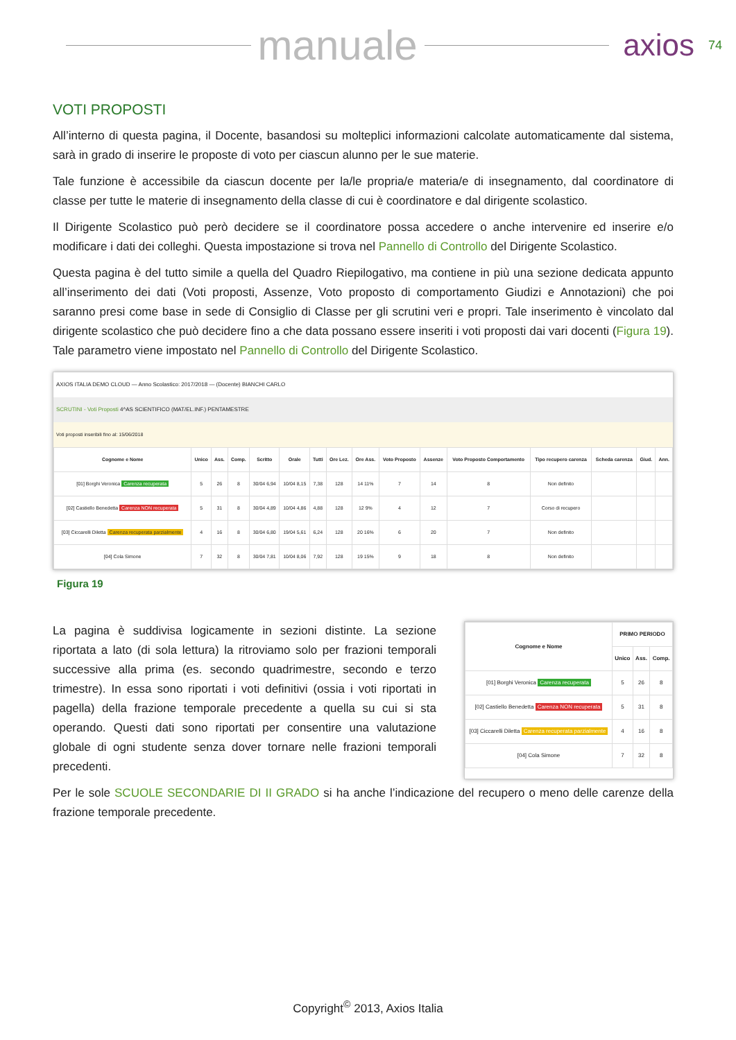manuale
axios 74
VOTI PROPOSTI
All’interno di questa pagina, il Docente, basandosi su molteplici informazioni calcolate automaticamente dal sistema, sarà in grado di inserire le proposte di voto per ciascun alunno per le sue materie.
Tale funzione è accessibile da ciascun docente per la/le propria/e materia/e di insegnamento, dal coordinatore di classe per tutte le materie di insegnamento della classe di cui è coordinatore e dal dirigente scolastico.
Il Dirigente Scolastico può però decidere se il coordinatore possa accedere o anche intervenire ed inserire e/o modificare i dati dei colleghi. Questa impostazione si trova nel Pannello di Controllo del Dirigente Scolastico.
Questa pagina è del tutto simile a quella del Quadro Riepilogativo, ma contiene in più una sezione dedicata appunto all’inserimento dei dati (Voti proposti, Assenze, Voto proposto di comportamento Giudizi e Annotazioni) che poi saranno presi come base in sede di Consiglio di Classe per gli scrutini veri e propri. Tale inserimento è vincolato dal dirigente scolastico che può decidere fino a che data possano essere inseriti i voti proposti dai vari docenti (Figura 19). Tale parametro viene impostato nel Pannello di Controllo del Dirigente Scolastico.
AXIOS ITALIA DEMO CLOUD — Anno Scolastico: 2017/2018 — (Docente) BIANCHI CARLO
SCRUTINI - Voti Proposti 4^AS SCIENTIFICO (MAT/EL.INF.) PENTAMESTRE
Voti proposti inseribili fino al: 15/06/2018
| Cognome e Nome | Unico | Ass. | Comp. | Scritto | Orale | Tutti | Ore Lez. | Ore Ass. | Voto Proposto | Assenze | Voto Proposto Comportamento | Tipo recupero carenza | Scheda carenza | Giud. | Ann. |
| --- | --- | --- | --- | --- | --- | --- | --- | --- | --- | --- | --- | --- | --- | --- | --- |
| [01] Borghi Veronica Carenza recuperata | 5 | 26 | 8 | 30/04 6,94 | 10/04 8,15 | 7,38 | 128 | 14 11% | 7 | 14 | 8 | Non definito | | | |
| [02] Castiello Benedetta Carenza NON recuperata | 5 | 31 | 8 | 30/04 4,89 | 10/04 4,86 | 4,88 | 128 | 12 9% | 4 | 12 | 7 | Corso di recupero | | | |
| [03] Ciccarelli Diletta Carenza recuperata parzialmente | 4 | 16 | 8 | 30/04 6,80 | 19/04 5,61 | 6,24 | 128 | 20 16% | 6 | 20 | 7 | Non definito | | | |
| [04] Cola Simone | 7 | 32 | 8 | 30/04 7,81 | 10/04 8,06 | 7,92 | 128 | 19 15% | 9 | 18 | 8 | Non definito | | | |
Figura 19
La pagina è suddivisa logicamente in sezioni distinte. La sezione riportata a lato (di sola lettura) la ritroviamo solo per frazioni temporali successive alla prima (es. secondo quadrimestre, secondo e terzo trimestre). In essa sono riportati i voti definitivi (ossia i voti riportati in pagella) della frazione temporale precedente a quella su cui si sta operando. Questi dati sono riportati per consentire una valutazione globale di ogni studente senza dover tornare nelle frazioni temporali precedenti.
| Cognome e Nome | PRIMO PERIODO | | |
| --- | --- | --- | --- |
| | Unico | Ass. | Comp. |
| [01] Borghi Veronica Carenza recuperata | 5 | 26 | 8 |
| [02] Castiello Benedetta Carenza NON recuperata | 5 | 31 | 8 |
| [03] Ciccarelli Diletta Carenza recuperata parzialmente | 4 | 16 | 8 |
| [04] Cola Simone | 7 | 32 | 8 |
Per le sole SCUOLE SECONDARIE DI II GRADO si ha anche l’indicazione del recupero o meno delle carenze della frazione temporale precedente.
Copyright<sup>©</sup> 2013, Axios Italia